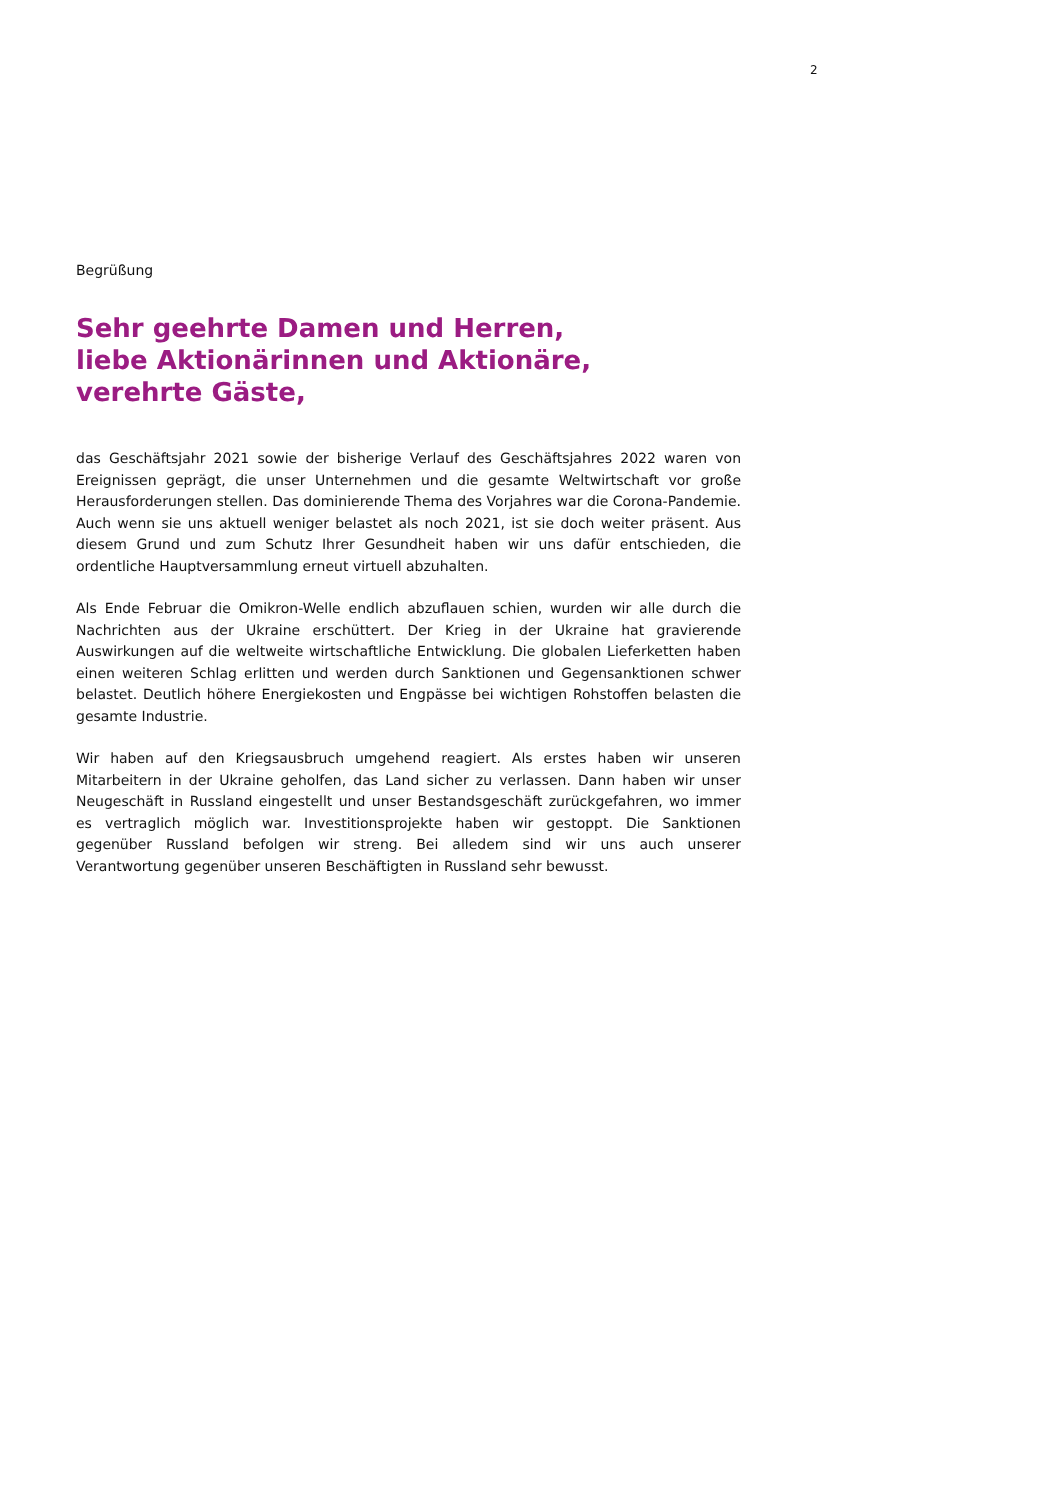2
Begrüßung
Sehr geehrte Damen und Herren,
liebe Aktionärinnen und Aktionäre,
verehrte Gäste,
das Geschäftsjahr 2021 sowie der bisherige Verlauf des Geschäftsjahres 2022 waren von Ereignissen geprägt, die unser Unternehmen und die gesamte Weltwirtschaft vor große Herausforderungen stellen. Das dominierende Thema des Vorjahres war die Corona-Pandemie. Auch wenn sie uns aktuell weniger belastet als noch 2021, ist sie doch weiter präsent. Aus diesem Grund und zum Schutz Ihrer Gesundheit haben wir uns dafür entschieden, die ordentliche Hauptversammlung erneut virtuell abzuhalten.
Als Ende Februar die Omikron-Welle endlich abzuflauen schien, wurden wir alle durch die Nachrichten aus der Ukraine erschüttert. Der Krieg in der Ukraine hat gravierende Auswirkungen auf die weltweite wirtschaftliche Entwicklung. Die globalen Lieferketten haben einen weiteren Schlag erlitten und werden durch Sanktionen und Gegensanktionen schwer belastet. Deutlich höhere Energiekosten und Engpässe bei wichtigen Rohstoffen belasten die gesamte Industrie.
Wir haben auf den Kriegsausbruch umgehend reagiert. Als erstes haben wir unseren Mitarbeitern in der Ukraine geholfen, das Land sicher zu verlassen. Dann haben wir unser Neugeschäft in Russland eingestellt und unser Bestandsgeschäft zurückgefahren, wo immer es vertraglich möglich war. Investitionsprojekte haben wir gestoppt. Die Sanktionen gegenüber Russland befolgen wir streng. Bei alledem sind wir uns auch unserer Verantwortung gegenüber unseren Beschäftigten in Russland sehr bewusst.